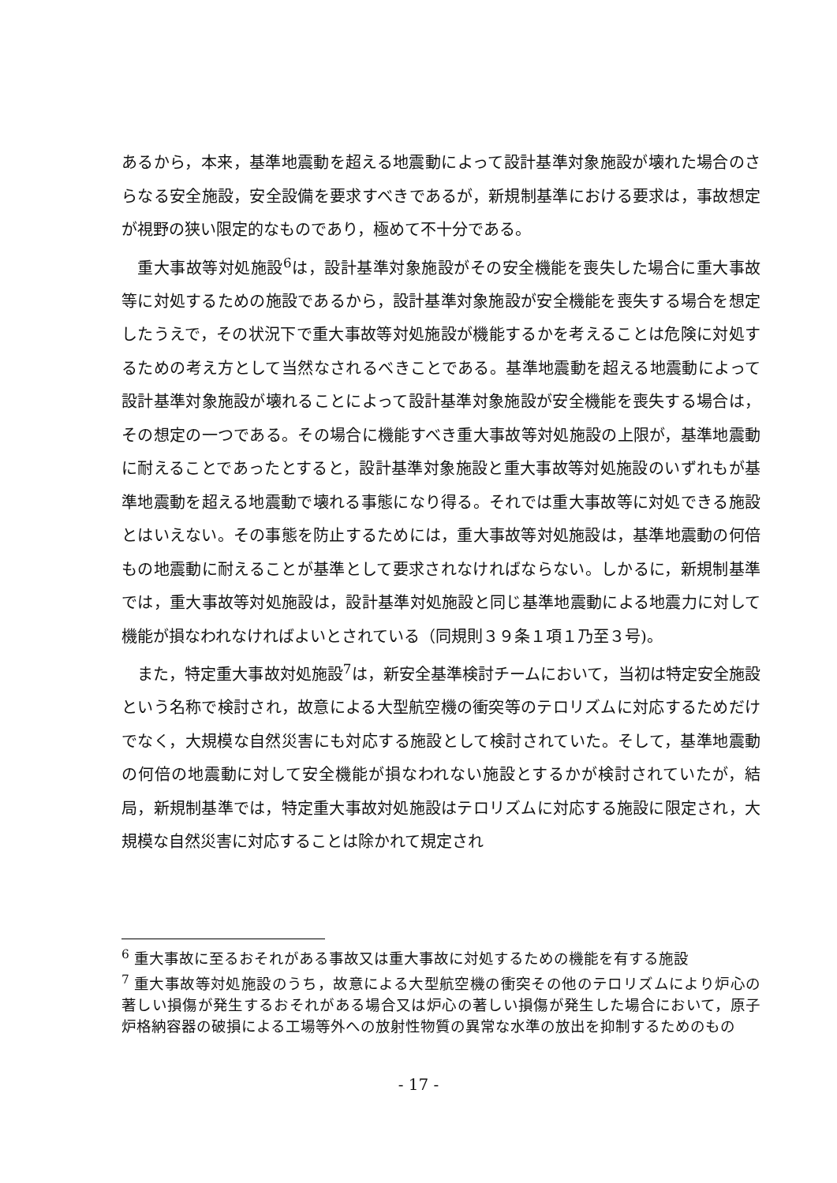あるから，本来，基準地震動を超える地震動によって設計基準対象施設が壊れた場合のさらなる安全施設，安全設備を要求すべきであるが，新規制基準における要求は，事故想定が視野の狭い限定的なものであり，極めて不十分である。
　重大事故等対処施設<sup>6</sup>は，設計基準対象施設がその安全機能を喪失した場合に重大事故等に対処するための施設であるから，設計基準対象施設が安全機能を喪失する場合を想定したうえで，その状況下で重大事故等対処施設が機能するかを考えることは危険に対処するための考え方として当然なされるべきことである。基準地震動を超える地震動によって設計基準対象施設が壊れることによって設計基準対象施設が安全機能を喪失する場合は，その想定の一つである。その場合に機能すべき重大事故等対処施設の上限が，基準地震動に耐えることであったとすると，設計基準対象施設と重大事故等対処施設のいずれもが基準地震動を超える地震動で壊れる事態になり得る。それでは重大事故等に対処できる施設とはいえない。その事態を防止するためには，重大事故等対処施設は，基準地震動の何倍もの地震動に耐えることが基準として要求されなければならない。しかるに，新規制基準では，重大事故等対処施設は，設計基準対処施設と同じ基準地震動による地震力に対して機能が損なわれなければよいとされている（同規則３９条１項１乃至３号)。
　また，特定重大事故対処施設<sup>7</sup>は，新安全基準検討チームにおいて，当初は特定安全施設という名称で検討され，故意による大型航空機の衝突等のテロリズムに対応するためだけでなく，大規模な自然災害にも対応する施設として検討されていた。そして，基準地震動の何倍の地震動に対して安全機能が損なわれない施設とするかが検討されていたが，結局，新規制基準では，特定重大事故対処施設はテロリズムに対応する施設に限定され，大規模な自然災害に対応することは除かれて規定され
<sup>6</sup> 重大事故に至るおそれがある事故又は重大事故に対処するための機能を有する施設
<sup>7</sup> 重大事故等対処施設のうち，故意による大型航空機の衝突その他のテロリズムにより炉心の著しい損傷が発生するおそれがある場合又は炉心の著しい損傷が発生した場合において，原子炉格納容器の破損による工場等外への放射性物質の異常な水準の放出を抑制するためのもの
- 17 -